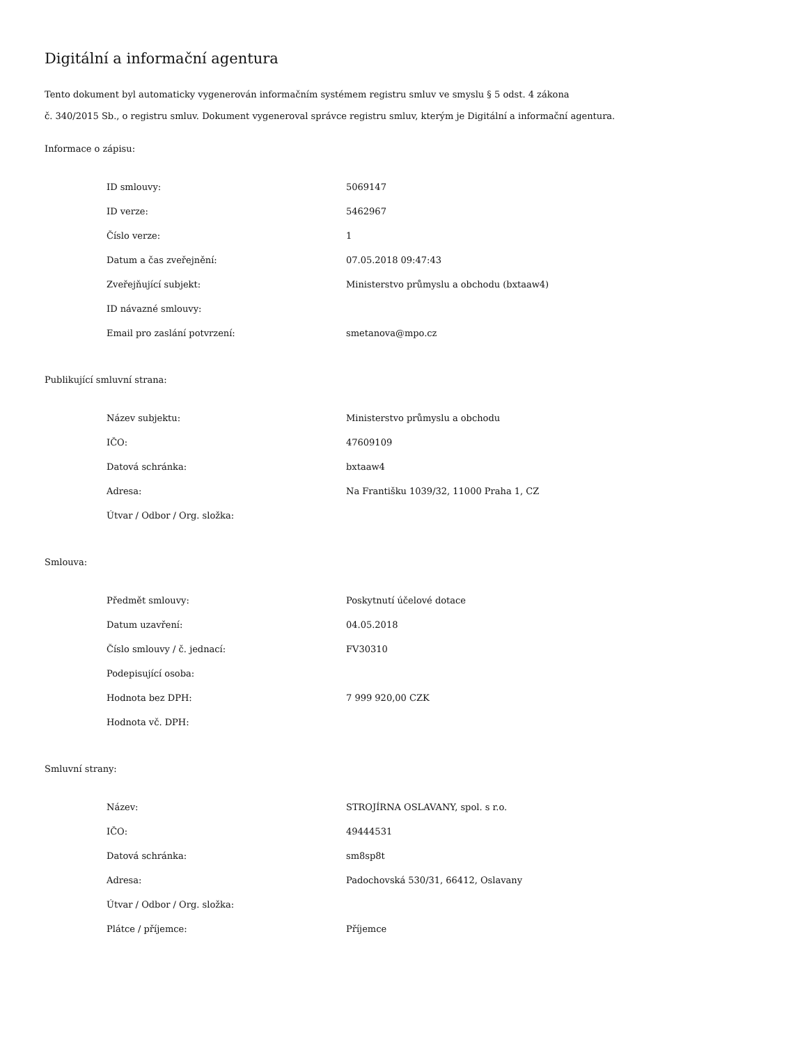Digitální a informační agentura
Tento dokument byl automaticky vygenerován informačním systémem registru smluv ve smyslu § 5 odst. 4 zákona
č. 340/2015 Sb., o registru smluv. Dokument vygeneroval správce registru smluv, kterým je Digitální a informační agentura.
Informace o zápisu:
| ID smlouvy: | 5069147 |
| ID verze: | 5462967 |
| Číslo verze: | 1 |
| Datum a čas zveřejnění: | 07.05.2018 09:47:43 |
| Zveřejňující subjekt: | Ministerstvo průmyslu a obchodu (bxtaaw4) |
| ID návazné smlouvy: | |
| Email pro zaslání potvrzení: | smetanova@mpo.cz |
Publikující smluvní strana:
| Název subjektu: | Ministerstvo průmyslu a obchodu |
| IČO: | 47609109 |
| Datová schránka: | bxtaaw4 |
| Adresa: | Na Františku 1039/32, 11000 Praha 1, CZ |
| Útvar / Odbor / Org. složka: | |
Smlouva:
| Předmět smlouvy: | Poskytnutí účelové dotace |
| Datum uzavření: | 04.05.2018 |
| Číslo smlouvy / č. jednací: | FV30310 |
| Podepisující osoba: | |
| Hodnota bez DPH: | 7 999 920,00 CZK |
| Hodnota vč. DPH: | |
Smluvní strany:
| Název: | STROJÍRNA OSLAVANY, spol. s r.o. |
| IČO: | 49444531 |
| Datová schránka: | sm8sp8t |
| Adresa: | Padochovská 530/31, 66412, Oslavany |
| Útvar / Odbor / Org. složka: | |
| Plátce / příjemce: | Příjemce |